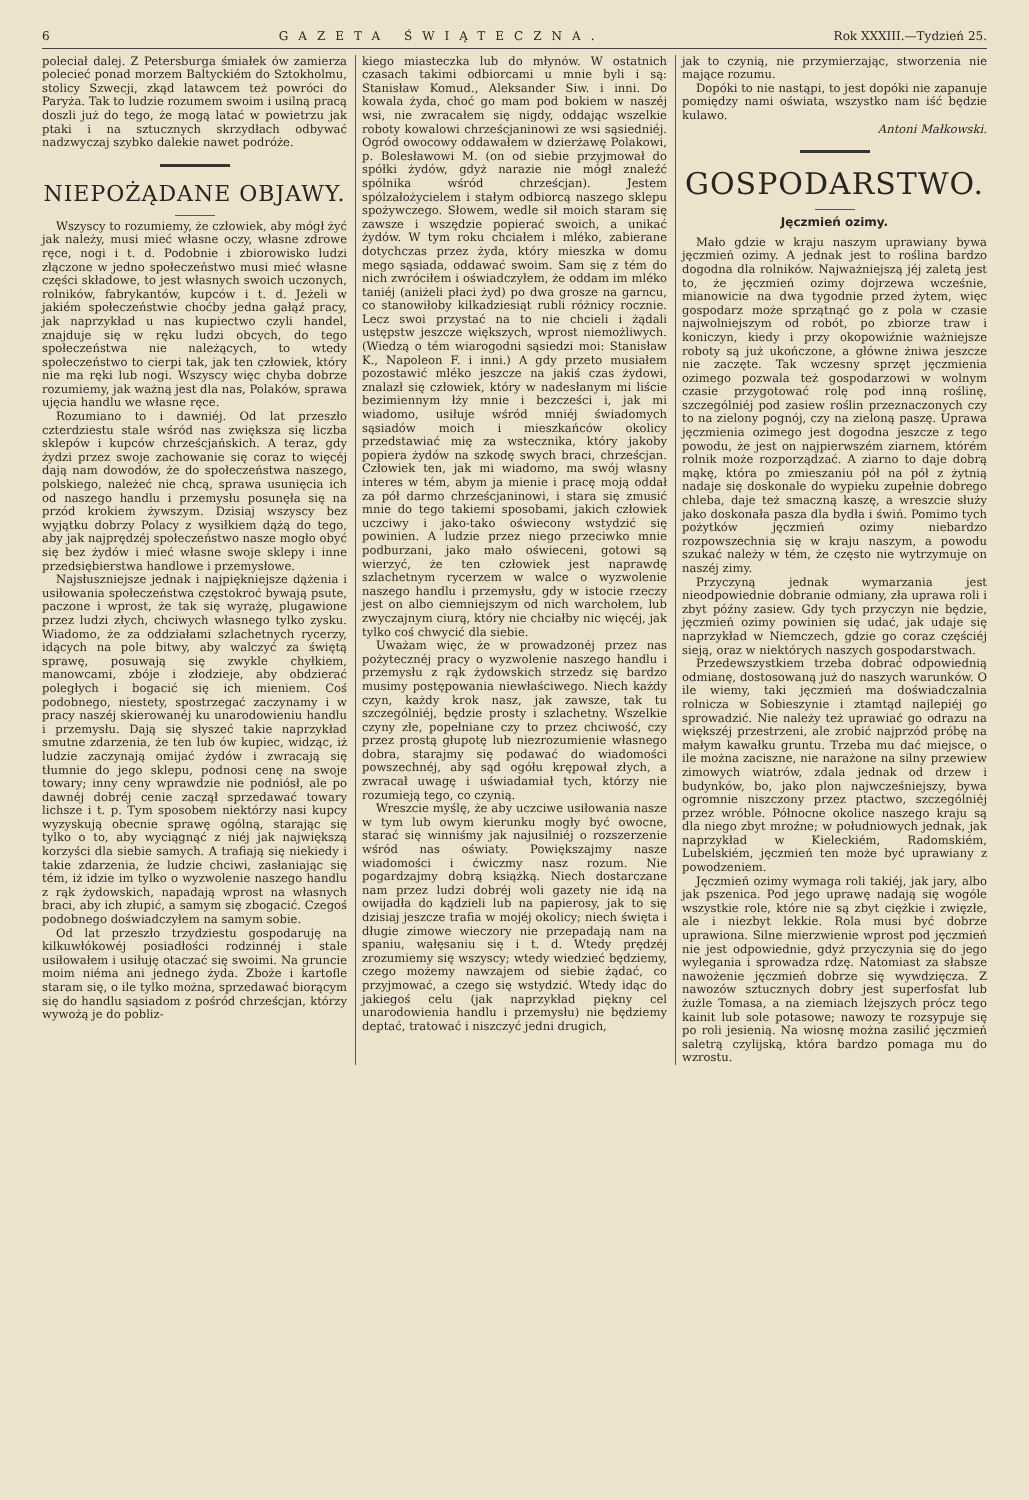6 GAZETA ŚWIĄTECZNA. Rok XXXIII.—Tydzień 25.
poleciał dalej. Z Petersburga śmiałek ów zamierza polecieć ponad morzem Baltyckiém do Sztokholmu, stolicy Szwecji, zkąd latawcem też powróci do Paryża. Tak to ludzie rozumem swoim i usilną pracą doszli już do tego, że mogą latać w powietrzu jak ptaki i na sztucznych skrzydłach odbywać nadzwyczaj szybko dalekie nawet podróże.
NIEPOŻĄDANE OBJAWY.
Wszyscy to rozumiemy, że człowiek, aby mógł żyć jak należy, musi mieć własne oczy, własne zdrowe ręce, nogi i t. d. Podobnie i zbiorowisko ludzi złączone w jedno społeczeństwo musi mieć własne części składowe, to jest własnych swoich uczonych, rolników, fabrykantów, kupców i t. d. Jeżeli w jakiém społeczeństwie choćby jedna gałąź pracy, jak naprzykład u nas kupiectwo czyli handel, znajduje się w ręku ludzi obcych, do tego społeczeństwa nie należących, to wtedy społeczeństwo to cierpi tak, jak ten człowiek, który nie ma ręki lub nogi. Wszyscy więc chyba dobrze rozumiemy, jak ważną jest dla nas, Polaków, sprawa ujęcia handlu we własne ręce.
Rozumiano to i dawniéj. Od lat przeszło czterdziestu stale wśród nas zwiększa się liczba sklepów i kupców chrześcjańskich. A teraz, gdy żydzi przez swoje zachowanie się coraz to więcéj dają nam dowodów, że do społeczeństwa naszego, polskiego, należeć nie chcą, sprawa usunięcia ich od naszego handlu i przemysłu posunęła się na przód krokiem żywszym. Dzisiaj wszyscy bez wyjątku dobrzy Polacy z wysiłkiem dążą do tego, aby jak najprędzéj społeczeństwo nasze mogło obyć się bez żydów i mieć własne swoje sklepy i inne przedsiębierstwa handlowe i przemysłowe.
Najsłuszniejsze jednak i najpiękniejsze dążenia i usiłowania społeczeństwa częstokroć bywają psute, paczone i wprost, że tak się wyrażę, plugawione przez ludzi złych, chciwych własnego tylko zysku. Wiadomo, że za oddziałami szlachetnych rycerzy, idących na pole bitwy, aby walczyć za świętą sprawę, posuwają się zwykle chyłkiem, manowcami, zbóje i złodzieje, aby obdzierać poległych i bogacić się ich mieniem. Coś podobnego, niestety, spostrzegać zaczynamy i w pracy naszéj skierowanéj ku unarodowieniu handlu i przemysłu. Dają się słyszeć takie naprzykład smutne zdarzenia, że ten lub ów kupiec, widząc, iż ludzie zaczynają omijać żydów i zwracają się tłumnie do jego sklepu, podnosi cenę na swoje towary; inny ceny wprawdzie nie podniósł, ale po dawnéj dobréj cenie zaczął sprzedawać towary lichsze i t. p. Tym sposobem niektórzy nasi kupcy wyzyskują obecnie sprawę ogólną, starając się tylko o to, aby wyciągnąć z niéj jak największą korzyści dla siebie samych. A trafiają się niekiedy i takie zdarzenia, że ludzie chciwi, zasłaniając się tém, iż idzie im tylko o wyzwolenie naszego handlu z rąk żydowskich, napadają wprost na własnych braci, aby ich złupić, a samym się zbogacić. Czegoś podobnego doświadczyłem na samym sobie.
Od lat przeszło trzydziestu gospodaruję na kilkuwłókowéj posiadłości rodzinnéj i stale usiłowałem i usiłuję otaczać się swoimi. Na gruncie moim niéma ani jednego żyda. Zboże i kartofle staram się, o ile tylko można, sprzedawać biorącym się do handlu sąsiadom z pośród chrześcjan, którzy wywożą je do pobliz-
kiego miasteczka lub do młynów. W ostatnich czasach takimi odbiorcami u mnie byli i są: Stanisław Komud., Aleksander Siw. i inni. Do kowala żyda, choć go mam pod bokiem w naszéj wsi, nie zwracałem się nigdy, oddając wszelkie roboty kowalowi chrześcjaninowi ze wsi sąsiedniéj. Ogród owocowy oddawałem w dzierżawę Polakowi, p. Bolesławowi M. (on od siebie przyjmował do spółki żydów, gdyż narazie nie mógł znaleźć spólnika wśród chrześcjan). Jestem spólzałożycielem i stałym odbiorcą naszego sklepu spożywczego. Słowem, wedle sił moich staram się zawsze i wszędzie popierać swoich, a unikać żydów. W tym roku chciałem i mléko, zabierane dotychczas przez żyda, który mieszka w domu mego sąsiada, oddawać swoim. Sam się z tém do nich zwróciłem i oświadczyłem, że oddam im mléko taniéj (aniżeli płaci żyd) po dwa grosze na garncu, co stanowiłoby kilkadziesiąt rubli różnicy rocznie. Lecz swoi przystać na to nie chcieli i żądali ustępstw jeszcze większych, wprost niemożliwych. (Wiedzą o tém wiarogodni sąsiedzi moi: Stanisław K., Napoleon F. i inni.) A gdy przeto musiałem pozostawić mléko jeszcze na jakiś czas żydowi, znalazł się człowiek, który w nadesłanym mi liście bezimiennym łży mnie i bezcześci i, jak mi wiadomo, usiłuje wśród mniéj świadomych sąsiadów moich i mieszkańców okolicy przedstawiać mię za wstecznika, który jakoby popiera żydów na szkodę swych braci, chrześcjan. Człowiek ten, jak mi wiadomo, ma swój własny interes w tém, abym ja mienie i pracę moją oddał za pół darmo chrześcjaninowi, i stara się zmusić mnie do tego takiemi sposobami, jakich człowiek uczciwy i jako-tako oświecony wstydzić się powinien. A ludzie przez niego przeciwko mnie podburzani, jako mało oświeceni, gotowi są wierzyć, że ten człowiek jest naprawdę szlachetnym rycerzem w walce o wyzwolenie naszego handlu i przemysłu, gdy w istocie rzeczy jest on albo ciemniejszym od nich warchołem, lub zwyczajnym ciurą, który nie chciałby nic więcéj, jak tylko coś chwycić dla siebie.
Uważam więc, że w prowadzonéj przez nas pożytecznéj pracy o wyzwolenie naszego handlu i przemysłu z rąk żydowskich strzedz się bardzo musimy postępowania niewłaściwego. Niech każdy czyn, każdy krok nasz, jak zawsze, tak tu szczególniéj, będzie prosty i szlachetny. Wszelkie czyny złe, popełniane czy to przez chciwość, czy przez prostą głupotę lub niezrozumienie własnego dobra, starajmy się podawać do wiadomości powszechnéj, aby sąd ogółu krępował złych, a zwracał uwagę i uświadamiał tych, którzy nie rozumieją tego, co czynią.
Wreszcie myślę, że aby uczciwe usiłowania nasze w tym lub owym kierunku mogły być owocne, starać się winniśmy jak najusilniéj o rozszerzenie wśród nas oświaty. Powiększajmy nasze wiadomości i ćwiczmy nasz rozum. Nie pogardzajmy dobrą książką. Niech dostarczane nam przez ludzi dobréj woli gazety nie idą na owijadła do kądzieli lub na papierosy, jak to się dzisiaj jeszcze trafia w mojéj okolicy; niech święta i długie zimowe wieczory nie przepadają nam na spaniu, wałęsaniu się i t. d. Wtedy prędzéj zrozumiemy się wszyscy; wtedy wiedzieć będziemy, czego możemy nawzajem od siebie żądać, co przyjmować, a czego się wstydzić. Wtedy idąc do jakiegoś celu (jak naprzykład piękny cel unarodowienia handlu i przemysłu) nie będziemy deptać, tratować i niszczyć jedni drugich,
jak to czynią, nie przymierzając, stworzenia nie mające rozumu.
Dopóki to nie nastąpi, to jest dopóki nie zapanuje pomiędzy nami oświata, wszystko nam iść będzie kulawo.
Antoni Małkowski.
GOSPODARSTWO.
Jęczmień ozimy.
Mało gdzie w kraju naszym uprawiany bywa jęczmień ozimy. A jednak jest to roślina bardzo dogodna dla rolników. Najważniejszą jéj zaletą jest to, że jęczmień ozimy dojrzewa wcześnie, mianowicie na dwa tygodnie przed żytem, więc gospodarz może sprzątnąć go z pola w czasie najwolniejszym od robót, po zbiorze traw i koniczyn, kiedy i przy okopowiźnie ważniejsze roboty są już ukończone, a główne żniwa jeszcze nie zaczęte. Tak wczesny sprzęt jęczmienia ozimego pozwala też gospodarzowi w wolnym czasie przygotować rolę pod inną roślinę, szczególniéj pod zasiew roślin przeznaczonych czy to na zielony pognój, czy na zieloną paszę. Uprawa jęczmienia ozimego jest dogodna jeszcze z tego powodu, że jest on najpierwszém ziarnem, którém rolnik może rozporządzać. A ziarno to daje dobrą mąkę, która po zmieszaniu pół na pół z żytnią nadaje się doskonale do wypieku zupełnie dobrego chleba, daje też smaczną kaszę, a wreszcie służy jako doskonała pasza dla bydła i świń. Pomimo tych pożytków jęczmień ozimy niebardzo rozpowszechnia się w kraju naszym, a powodu szukać należy w tém, że często nie wytrzymuje on naszéj zimy.
Przyczyną jednak wymarzania jest nieodpowiednie dobranie odmiany, zła uprawa roli i zbyt późny zasiew. Gdy tych przyczyn nie będzie, jęczmień ozimy powinien się udać, jak udaje się naprzykład w Niemczech, gdzie go coraz częściéj sieją, oraz w niektórych naszych gospodarstwach.
Przedewszystkiem trzeba dobrać odpowiednią odmianę, dostosowaną już do naszych warunków. O ile wiemy, taki jęczmień ma doświadczalnia rolnicza w Sobieszynie i ztamtąd najlepiéj go sprowadzić. Nie należy też uprawiać go odrazu na większéj przestrzeni, ale zrobić najprzód próbę na małym kawałku gruntu. Trzeba mu dać miejsce, o ile można zaciszne, nie narażone na silny przewiew zimowych wiatrów, zdala jednak od drzew i budynków, bo, jako plon najwcześniejszy, bywa ogromnie niszczony przez ptactwo, szczególniéj przez wróble. Północne okolice naszego kraju są dla niego zbyt mroźne; w południowych jednak, jak naprzykład w Kieleckiém, Radomskiém, Lubelskiém, jęczmień ten może być uprawiany z powodzeniem.
Jęczmień ozimy wymaga roli takiéj, jak jary, albo jak pszenica. Pod jego uprawę nadają się wogóle wszystkie role, które nie są zbyt ciężkie i zwięzłe, ale i niezbyt lekkie. Rola musi być dobrze uprawiona. Silne mierzwienie wprost pod jęczmień nie jest odpowiednie, gdyż przyczynia się do jego wylegania i sprowadza rdzę. Natomiast za słabsze nawożenie jęczmień dobrze się wywdzięcza. Z nawozów sztucznych dobry jest superfosfat lub żużle Tomasa, a na ziemiach lżejszych prócz tego kainit lub sole potasowe; nawozy te rozsypuje się po roli jesienią. Na wiosnę można zasilić jęczmień saletrą czylijską, która bardzo pomaga mu do wzrostu.